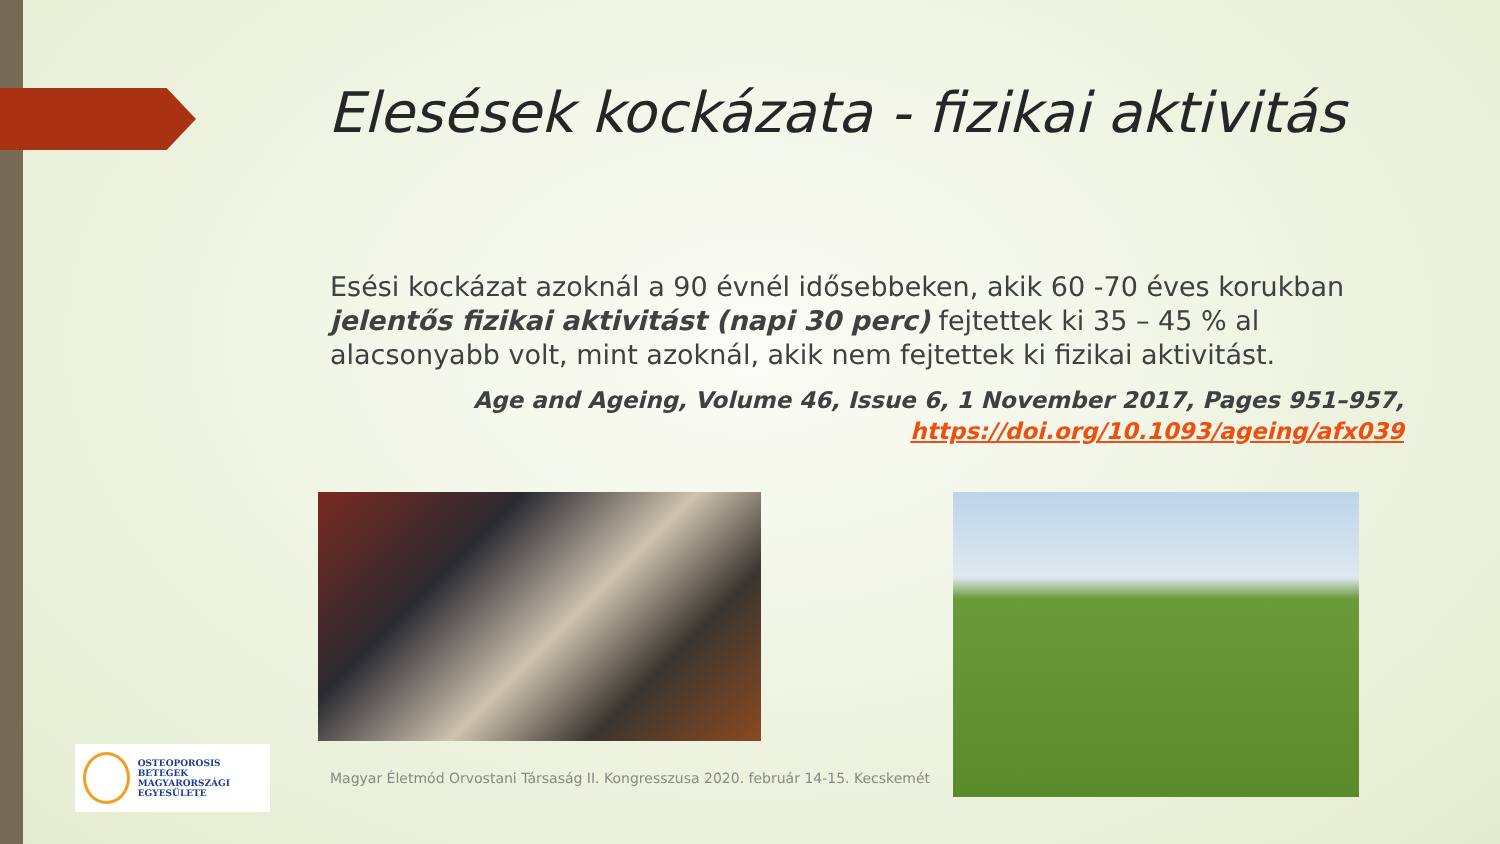Elesések kockázata - fizikai aktivitás
Esési kockázat azoknál a 90 évnél idősebbeken, akik 60 -70 éves korukban jelentős fizikai aktivitást (napi 30 perc) fejtettek ki 35 – 45 % al alacsonyabb volt, mint azoknál, akik nem fejtettek ki fizikai aktivitást.
Age and Ageing, Volume 46, Issue 6, 1 November 2017, Pages 951–957,
https://doi.org/10.1093/ageing/afx039
OSTEOPOROSIS BETEGEK
MAGYARORSZÁGI
EGYESÜLETE
Magyar Életmód Orvostani Társaság II. Kongresszusa 2020. február 14-15. Kecskemét